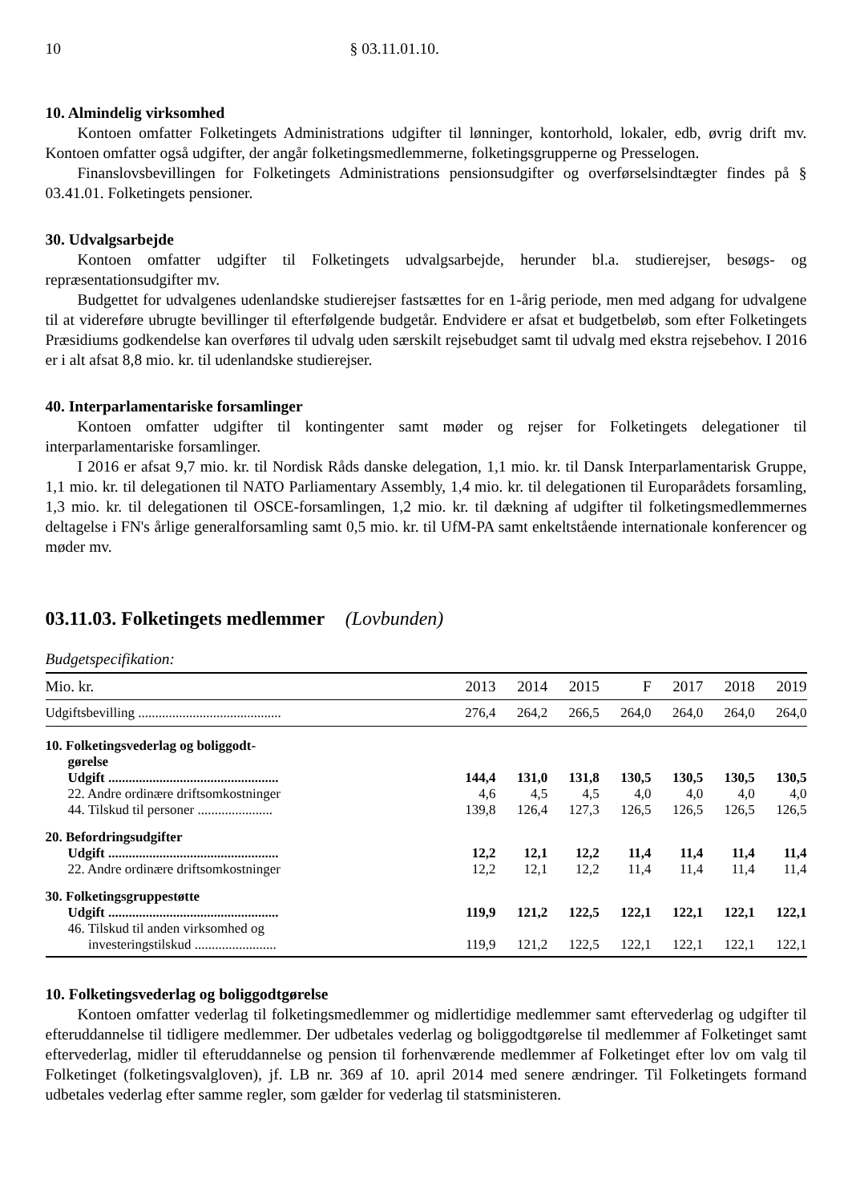10 § 03.11.01.10.
10. Almindelig virksomhed
Kontoen omfatter Folketingets Administrations udgifter til lønninger, kontorhold, lokaler, edb, øvrig drift mv. Kontoen omfatter også udgifter, der angår folketingsmedlemmerne, folketingsgrupperne og Presselogen.
Finanslovsbevillingen for Folketingets Administrations pensionsudgifter og overførselsindtægter findes på § 03.41.01. Folketingets pensioner.
30. Udvalgsarbejde
Kontoen omfatter udgifter til Folketingets udvalgsarbejde, herunder bl.a. studierejser, besøgs- og repræsentationsudgifter mv.
Budgettet for udvalgenes udenlandske studierejser fastsættes for en 1-årig periode, men med adgang for udvalgene til at videreføre ubrugte bevillinger til efterfølgende budgetår. Endvidere er afsat et budgetbeløb, som efter Folketingets Præsidiums godkendelse kan overføres til udvalg uden særskilt rejsebudget samt til udvalg med ekstra rejsebehov. I 2016 er i alt afsat 8,8 mio. kr. til udenlandske studierejser.
40. Interparlamentariske forsamlinger
Kontoen omfatter udgifter til kontingenter samt møder og rejser for Folketingets delegationer til interparlamentariske forsamlinger.
I 2016 er afsat 9,7 mio. kr. til Nordisk Råds danske delegation, 1,1 mio. kr. til Dansk Interparlamentarisk Gruppe, 1,1 mio. kr. til delegationen til NATO Parliamentary Assembly, 1,4 mio. kr. til delegationen til Europarådets forsamling, 1,3 mio. kr. til delegationen til OSCE-forsamlingen, 1,2 mio. kr. til dækning af udgifter til folketingsmedlemmernes deltagelse i FN's årlige generalforsamling samt 0,5 mio. kr. til UfM-PA samt enkeltstående internationale konferencer og møder mv.
03.11.03. Folketingets medlemmer (Lovbunden)
Budgetspecifikation:
| Mio. kr. | 2013 | 2014 | 2015 | F | 2017 | 2018 | 2019 |
| --- | --- | --- | --- | --- | --- | --- | --- |
| Udgiftsbevilling .......................................... | 276,4 | 264,2 | 266,5 | 264,0 | 264,0 | 264,0 | 264,0 |
| 10. Folketingsvederlag og boliggodt- gørelse | | | | | | | |
| Udgift .................................................. | 144,4 | 131,0 | 131,8 | 130,5 | 130,5 | 130,5 | 130,5 |
| 22. Andre ordinære driftsomkostninger | 4,6 | 4,5 | 4,5 | 4,0 | 4,0 | 4,0 | 4,0 |
| 44. Tilskud til personer ...................... | 139,8 | 126,4 | 127,3 | 126,5 | 126,5 | 126,5 | 126,5 |
| 20. Befordringsudgifter | | | | | | | |
| Udgift .................................................. | 12,2 | 12,1 | 12,2 | 11,4 | 11,4 | 11,4 | 11,4 |
| 22. Andre ordinære driftsomkostninger | 12,2 | 12,1 | 12,2 | 11,4 | 11,4 | 11,4 | 11,4 |
| 30. Folketingsgruppestøtte | | | | | | | |
| Udgift .................................................. | 119,9 | 121,2 | 122,5 | 122,1 | 122,1 | 122,1 | 122,1 |
| 46. Tilskud til anden virksomhed og investeringstilskud ........................ | 119,9 | 121,2 | 122,5 | 122,1 | 122,1 | 122,1 | 122,1 |
10. Folketingsvederlag og boliggodtgørelse
Kontoen omfatter vederlag til folketingsmedlemmer og midlertidige medlemmer samt eftervederlag og udgifter til efteruddannelse til tidligere medlemmer. Der udbetales vederlag og boliggodtgørelse til medlemmer af Folketinget samt eftervederlag, midler til efteruddannelse og pension til forhenværende medlemmer af Folketinget efter lov om valg til Folketinget (folketingsvalgloven), jf. LB nr. 369 af 10. april 2014 med senere ændringer. Til Folketingets formand udbetales vederlag efter samme regler, som gælder for vederlag til statsministeren.